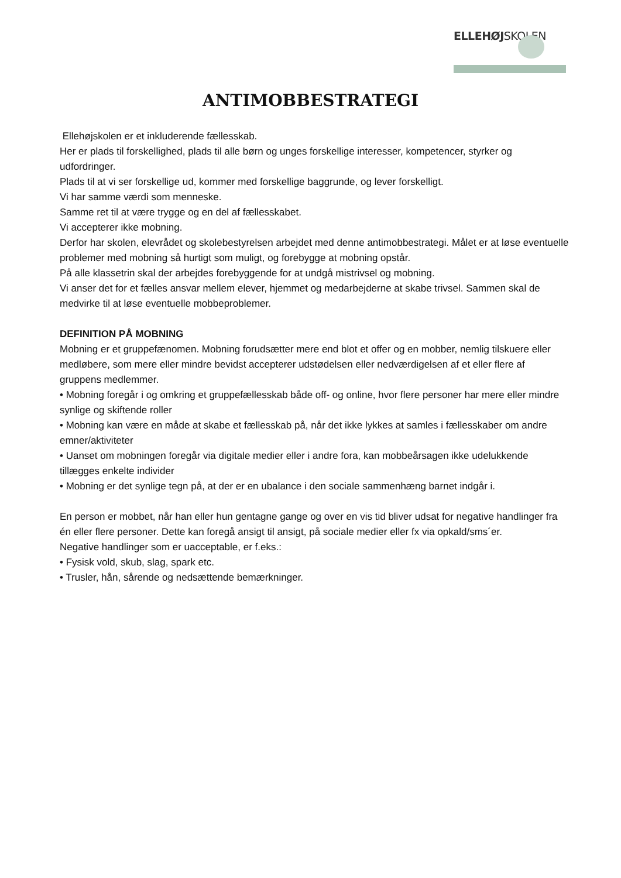ELLEHØJSKOLEN
ANTIMOBBESTRATEGI
Ellehøjskolen er et inkluderende fællesskab.
Her er plads til forskellighed, plads til alle børn og unges forskellige interesser, kompetencer, styrker og udfordringer.
Plads til at vi ser forskellige ud, kommer med forskellige baggrunde, og lever forskelligt.
Vi har samme værdi som menneske.
Samme ret til at være trygge og en del af fællesskabet.
Vi accepterer ikke mobning.
Derfor har skolen, elevrådet og skolebestyrelsen arbejdet med denne antimobbestrategi. Målet er at løse eventuelle problemer med mobning så hurtigt som muligt, og forebygge at mobning opstår.
På alle klassetrin skal der arbejdes forebyggende for at undgå mistrivsel og mobning.
Vi anser det for et fælles ansvar mellem elever, hjemmet og medarbejderne at skabe trivsel. Sammen skal de medvirke til at løse eventuelle mobbeproblemer.
DEFINITION PÅ MOBNING
Mobning er et gruppefænomen. Mobning forudsætter mere end blot et offer og en mobber, nemlig tilskuere eller medløbere, som mere eller mindre bevidst accepterer udstødelsen eller nedværdigelsen af et eller flere af gruppens medlemmer.
• Mobning foregår i og omkring et gruppefællesskab både off- og online, hvor flere personer har mere eller mindre synlige og skiftende roller
• Mobning kan være en måde at skabe et fællesskab på, når det ikke lykkes at samles i fællesskaber om andre emner/aktiviteter
• Uanset om mobningen foregår via digitale medier eller i andre fora, kan mobbeårsagen ikke udelukkende tillægges enkelte individer
• Mobning er det synlige tegn på, at der er en ubalance i den sociale sammenhæng barnet indgår i.
En person er mobbet, når han eller hun gentagne gange og over en vis tid bliver udsat for negative handlinger fra én eller flere personer. Dette kan foregå ansigt til ansigt, på sociale medier eller fx via opkald/sms´er.
Negative handlinger som er uacceptable, er f.eks.:
• Fysisk vold, skub, slag, spark etc.
• Trusler, hån, sårende og nedsættende bemærkninger.